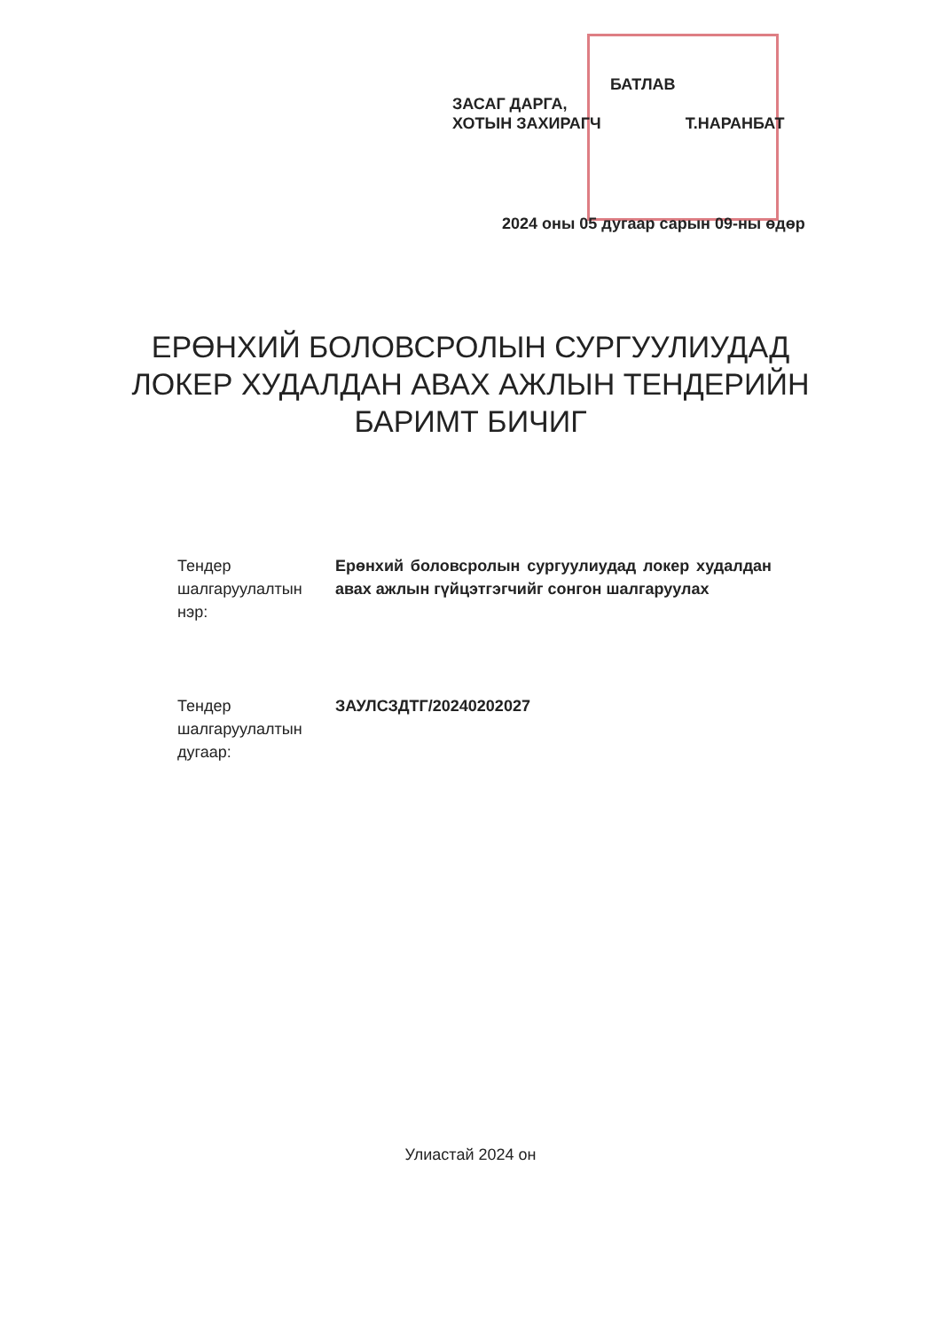БАТЛАВ
ЗАСАГ ДАРГА,
ХОТЫН ЗАХИРАГЧ Т.НАРАНБАТ
2024 оны 05 дугаар сарын 09-ны өдөр
ЕРӨНХИЙ БОЛОВСРОЛЫН СУРГУУЛИУДАД
ЛОКЕР ХУДАЛДАН АВАХ АЖЛЫН ТЕНДЕРИЙН
БАРИМТ БИЧИГ
Тендер шалгаруулалтын нэр:
Ерөнхий боловсролын сургуулиудад локер худалдан авах ажлын гүйцэтгэгчийг сонгон шалгаруулах
Тендер шалгаруулалтын дугаар:
ЗАУЛСЗДТГ/20240202027
Улиастай 2024 он